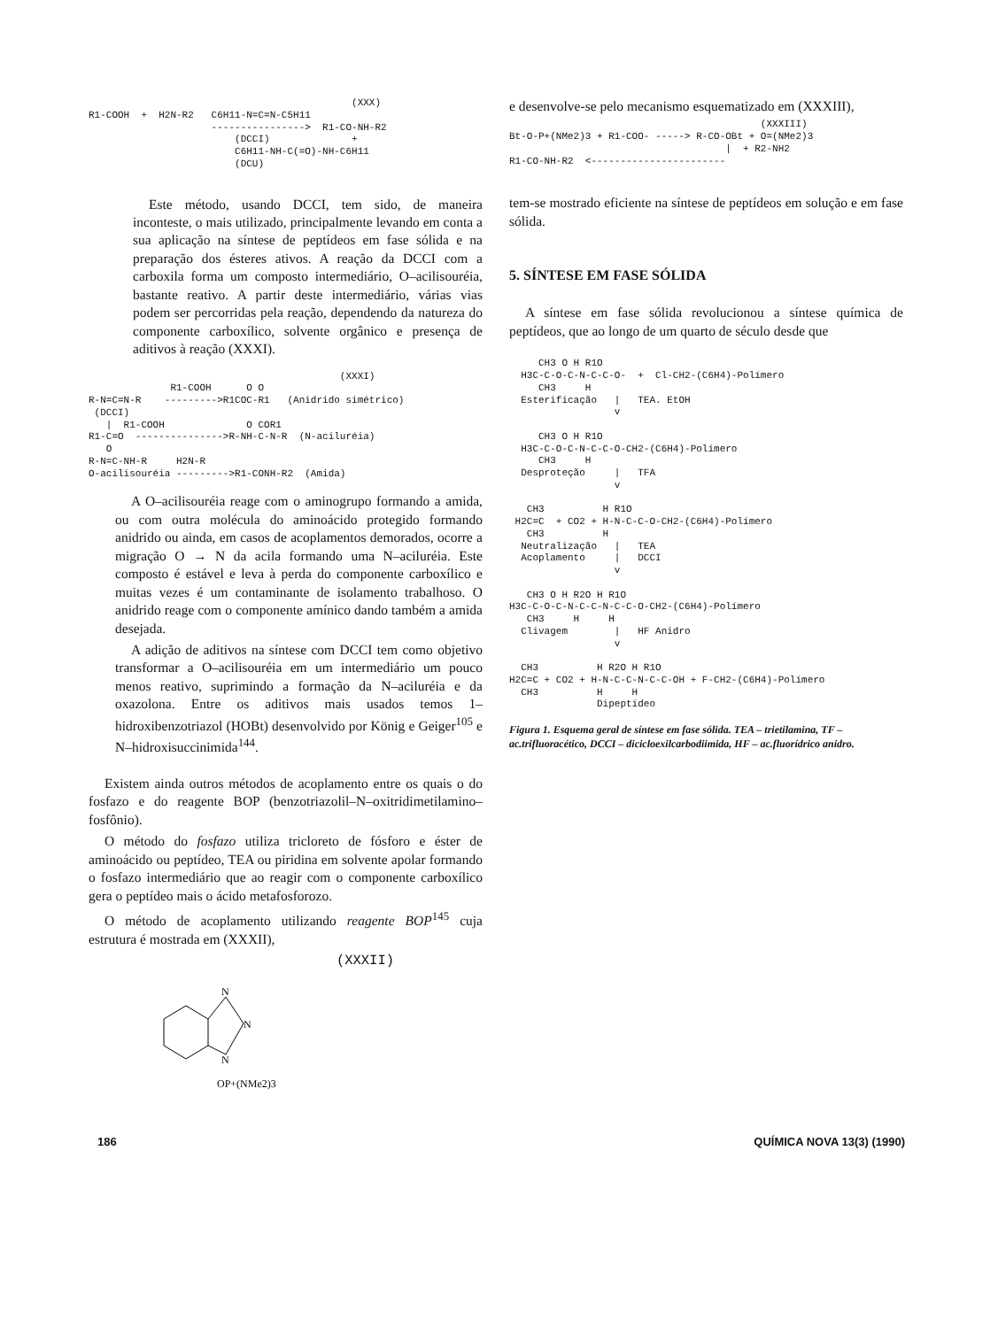(XXX) R1-COOH + H2N-R2 C6H11-N=C=N-C5H11 ----------------> R1-CO-NH-R2 (DCCI) + C6H11-NH-C(=O)-NH-C6H11 (DCU)
Este método, usando DCCI, tem sido, de maneira inconteste, o mais utilizado, principalmente levando em conta a sua aplicação na síntese de peptídeos em fase sólida e na preparação dos ésteres ativos. A reação da DCCI com a carboxila forma um composto intermediário, O–acilisouréia, bastante reativo. A partir deste intermediário, várias vias podem ser percorridas pela reação, dependendo da natureza do componente carboxílico, solvente orgânico e presença de aditivos à reação (XXXI).
(XXXI) R1-COOH O O R-N=C=N-R --------->R1COC-R1 (Anidrido simétrico) (DCCI) | R1-COOH O COR1 R1-C=O --------------->R-NH-C-N-R (N-aciluréia) O R-N=C-NH-R H2N-R O-acilisouréia --------->R1-CONH-R2 (Amida)
A O–acilisouréia reage com o aminogrupo formando a amida, ou com outra molécula do aminoácido protegido formando anidrido ou ainda, em casos de acoplamentos demorados, ocorre a migração O → N da acila formando uma N–aciluréia. Este composto é estável e leva à perda do componente carboxílico e muitas vezes é um contaminante de isolamento trabalhoso. O anidrido reage com o componente amínico dando também a amida desejada.
A adição de aditivos na síntese com DCCI tem como objetivo transformar a O–acilisouréia em um intermediário um pouco menos reativo, suprimindo a formação da N–aciluréia e da oxazolona. Entre os aditivos mais usados temos 1–hidroxibenzotriazol (HOBt) desenvolvido por König e Geiger<sup>105</sup> e N–hidroxisuccinimida<sup>144</sup>.
Existem ainda outros métodos de acoplamento entre os quais o do fosfazo e do reagente BOP (benzotriazolil–N–oxitridimetilamino–fosfônio).
O método do fosfazo utiliza tricloreto de fósforo e éster de aminoácido ou peptídeo, TEA ou piridina em solvente apolar formando o fosfazo intermediário que ao reagir com o componente carboxílico gera o peptídeo mais o ácido metafosforozo.
O método de acoplamento utilizando reagente BOP<sup>145</sup> cuja estrutura é mostrada em (XXXII),
(XXXII)
N
N
N
OP+(NMe2)3
e desenvolve-se pelo mecanismo esquematizado em (XXXIII),
(XXXIII) Bt-O-P+(NMe2)3 + R1-COO- -----> R-CO-OBt + O=(NMe2)3 | + R2-NH2 R1-CO-NH-R2 <-----------------------
tem-se mostrado eficiente na síntese de peptídeos em solução e em fase sólida.
5. SÍNTESE EM FASE SÓLIDA
A síntese em fase sólida revolucionou a síntese química de peptídeos, que ao longo de um quarto de século desde que
CH3 O H R1O H3C-C-O-C-N-C-C-O- + Cl-CH2-(C6H4)-Polímero CH3 H Esterificação | TEA. EtOH v CH3 O H R1O H3C-C-O-C-N-C-C-O-CH2-(C6H4)-Polímero CH3 H Desproteção | TFA v CH3 H R1O H2C=C + CO2 + H-N-C-C-O-CH2-(C6H4)-Polímero CH3 H Neutralização | TEA Acoplamento | DCCI v CH3 O H R2O H R1O H3C-C-O-C-N-C-C-N-C-C-O-CH2-(C6H4)-Polímero CH3 H H Clivagem | HF Anidro v CH3 H R2O H R1O H2C=C + CO2 + H-N-C-C-N-C-C-OH + F-CH2-(C6H4)-Polímero CH3 H H Dipeptídeo
Figura 1. Esquema geral de síntese em fase sólida. TEA – trietilamina, TF – ac.trifluoracético, DCCI – diciclоexilcarbodiimida, HF – ac.fluorídrico anidro.
186 QUÍMICA NOVA 13(3) (1990)